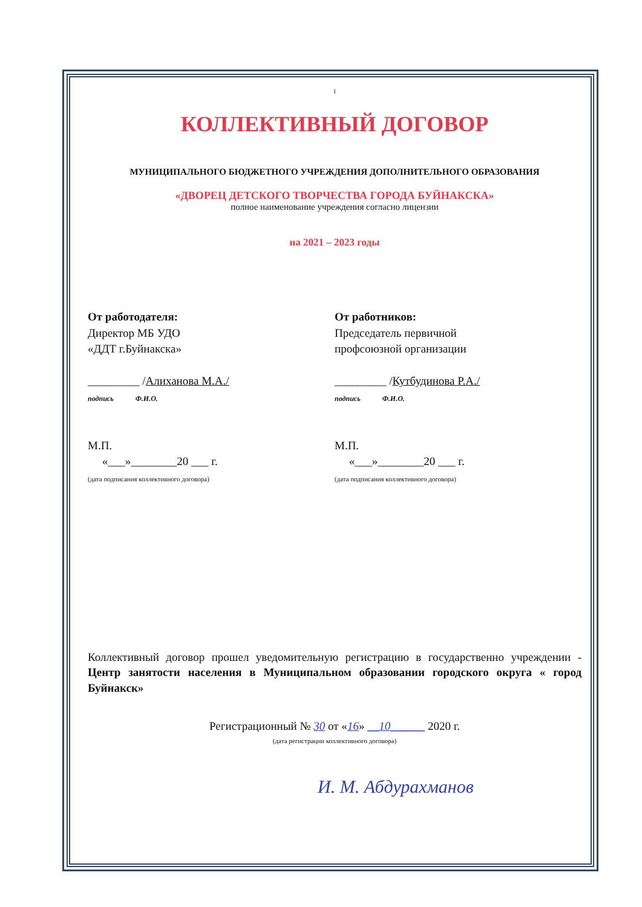1
КОЛЛЕКТИВНЫЙ ДОГОВОР
МУНИЦИПАЛЬНОГО БЮДЖЕТНОГО УЧРЕЖДЕНИЯ ДОПОЛНИТЕЛЬНОГО ОБРАЗОВАНИЯ
«ДВОРЕЦ ДЕТСКОГО ТВОРЧЕСТВА ГОРОДА БУЙНАКСКА»
полное наименование учреждения согласно лицензии
на 2021 – 2023 годы
От работодателя:
Директор МБ УДО
«ДДТ г.Буйнакска»
_________ /Алиханова М.А./
подпись Ф.И.О.
М.П.
«___»________20 ___ г.
(дата подписания коллективного договора)
От работников:
Председатель первичной
профсоюзной организации
_________ /Кутбудинова Р.А./
подпись Ф.И.О.
М.П.
«___»________20 ___ г.
(дата подписания коллективного договора)
Коллективный договор прошел уведомительную регистрацию в государственно учреждении - Центр занятости населения в Муниципальном образовании городского округа « город Буйнакск»
Регистрационный № 30 от «16» __10______ 2020 г.
(дата регистрации коллективного договора)
И. М. Абдурахманов